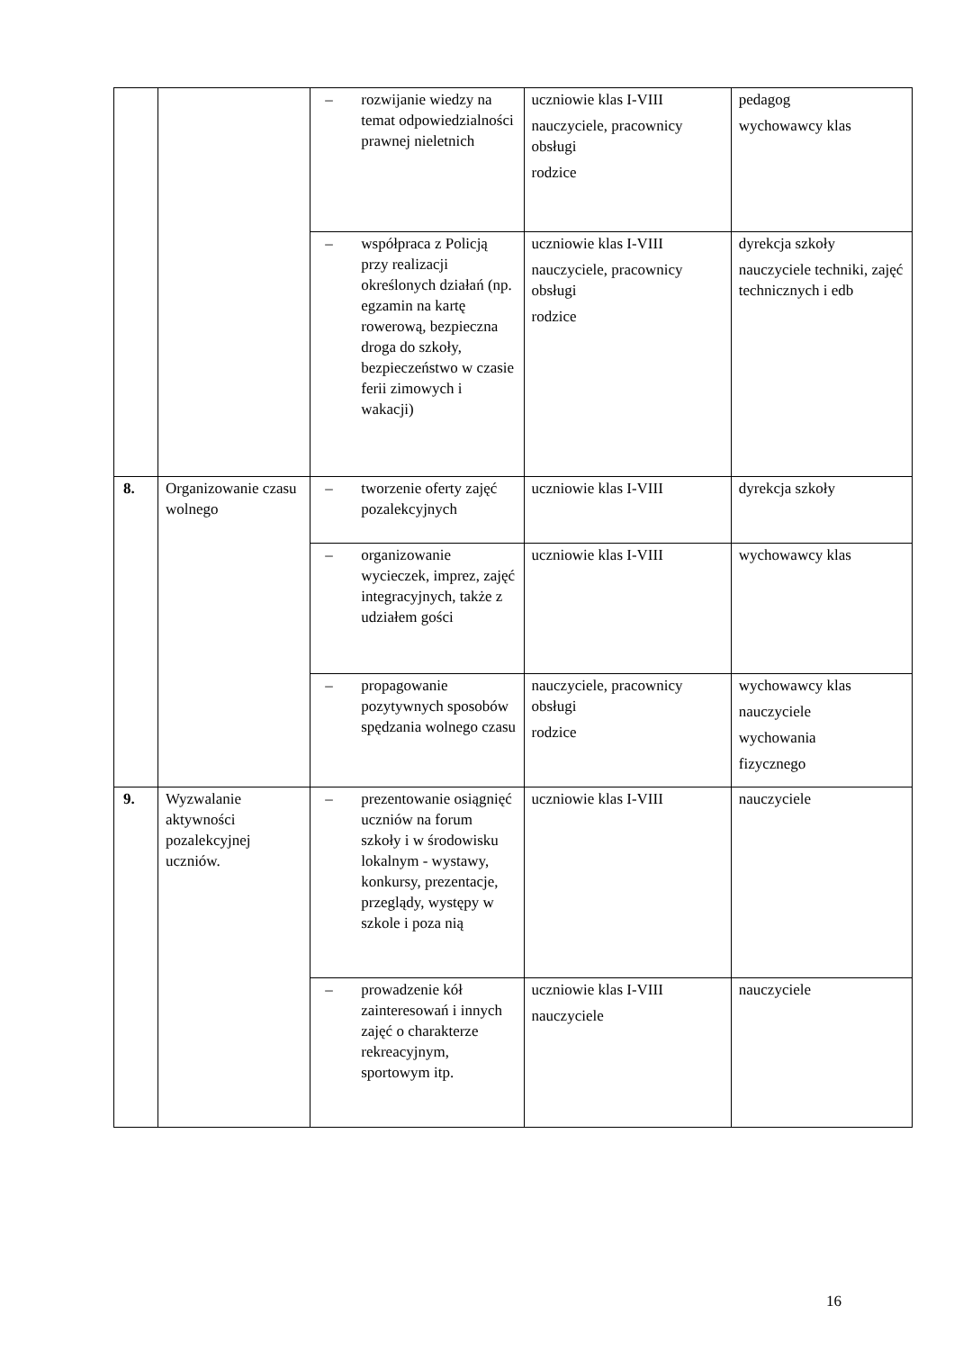| | | – rozwijanie wiedzy na temat odpowiedzialności prawnej nieletnich | uczniowie klas I-VIII nauczyciele, pracownicy obsługi rodzice | pedagog wychowawcy klas |
| | | – współpraca z Policją przy realizacji określonych działań (np. egzamin na kartę rowerową, bezpieczna droga do szkoły, bezpieczeństwo w czasie ferii zimowych i wakacji) | uczniowie klas I-VIII nauczyciele, pracownicy obsługi rodzice | dyrekcja szkoły nauczyciele techniki, zajęć technicznych i edb |
| 8. | Organizowanie czasu wolnego | – tworzenie oferty zajęć pozalekcyjnych | uczniowie klas I-VIII | dyrekcja szkoły |
| | | – organizowanie wycieczek, imprez, zajęć integracyjnych, także z udziałem gości | uczniowie klas I-VIII | wychowawcy klas |
| | | – propagowanie pozytywnych sposobów spędzania wolnego czasu | nauczyciele, pracownicy obsługi rodzice | wychowawcy klas nauczyciele wychowania fizycznego |
| 9. | Wyzwalanie aktywności pozalekcyjnej uczniów. | – prezentowanie osiągnięć uczniów na forum szkoły i w środowisku lokalnym - wystawy, konkursy, prezentacje, przeglądy, występy w szkole i poza nią | uczniowie klas I-VIII | nauczyciele |
| | | – prowadzenie kół zainteresowań i innych zajęć o charakterze rekreacyjnym, sportowym itp. | uczniowie klas I-VIII nauczyciele | nauczyciele |
16